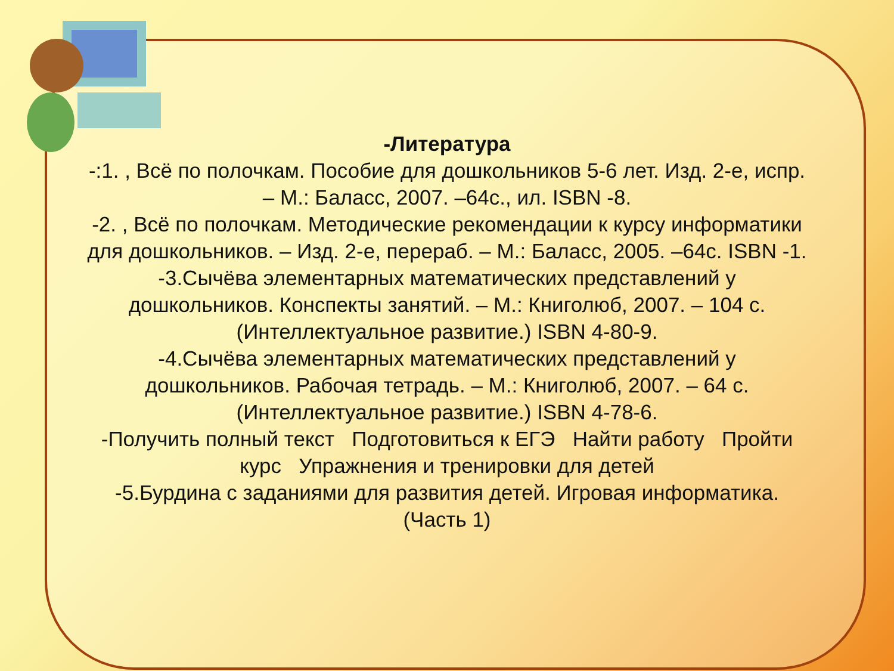-Литература
-:1. , Всё по полочкам. Пособие для дошкольников 5-6 лет. Изд. 2-е, испр. – М.: Баласс, 2007. –64с., ил. ISBN -8.
-2. , Всё по полочкам. Методические рекомендации к курсу информатики для дошкольников. – Изд. 2-е, перераб. – М.: Баласс, 2005. –64с. ISBN -1.
-3.Сычёва элементарных математических представлений у дошкольников. Конспекты занятий. – М.: Книголюб, 2007. – 104 с. (Интеллектуальное развитие.) ISBN 4-80-9.
-4.Сычёва элементарных математических представлений у дошкольников. Рабочая тетрадь. – М.: Книголюб, 2007. – 64 с. (Интеллектуальное развитие.) ISBN 4-78-6.
-Получить полный текст Подготовиться к ЕГЭ Найти работу Пройти курс Упражнения и тренировки для детей
-5.Бурдина с заданиями для развития детей. Игровая информатика. (Часть 1)